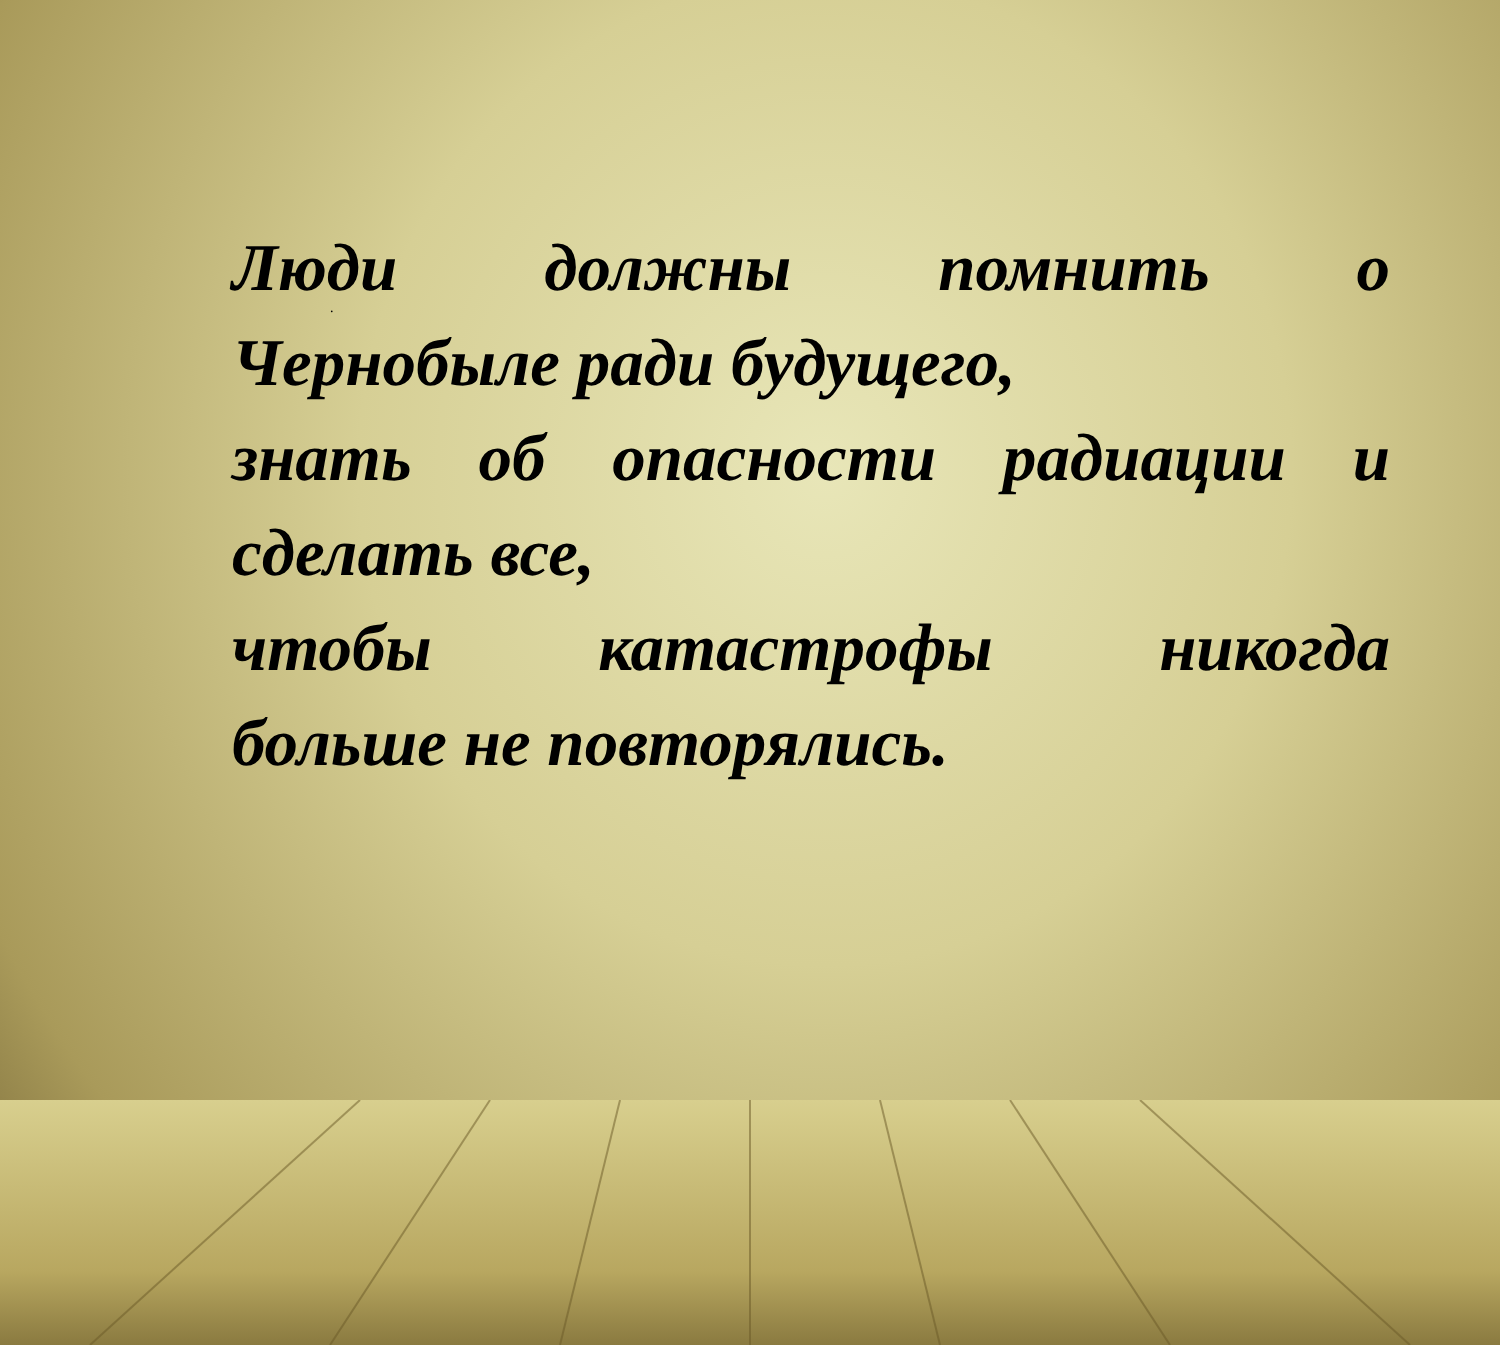.
Люди должны помнить о
Чернобыле ради будущего,
знать об опасности радиации и
сделать все,
чтобы катастрофы никогда
больше не повторялись.